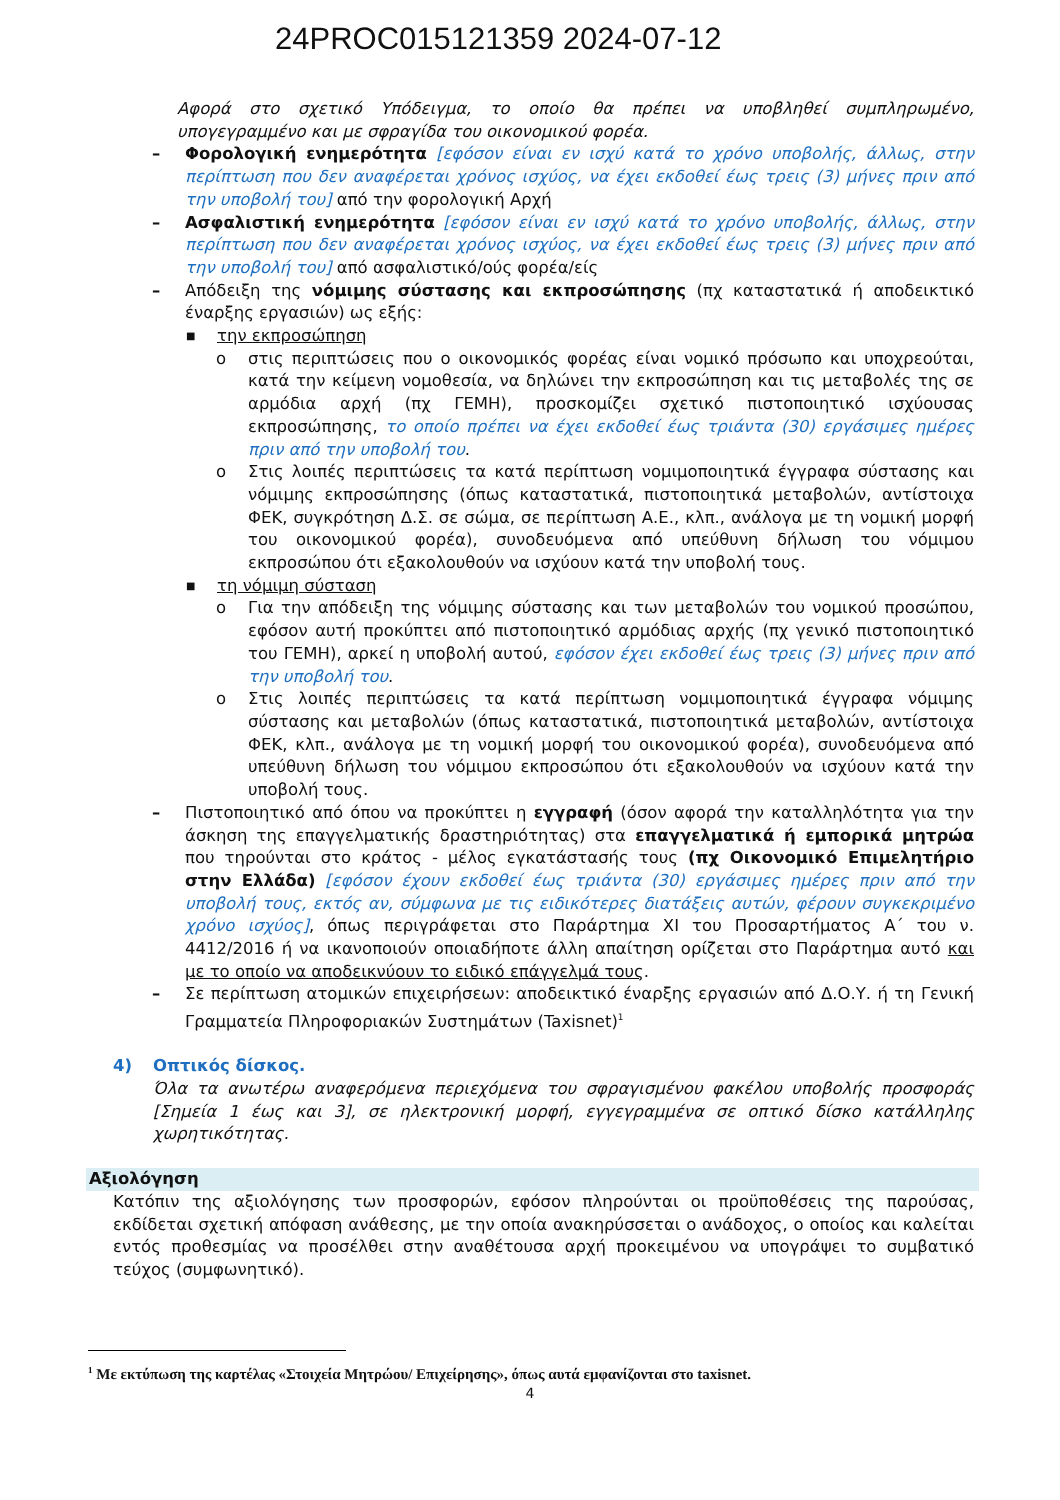24PROC015121359 2024-07-12
Αφορά στο σχετικό Υπόδειγμα, το οποίο θα πρέπει να υποβληθεί συμπληρωμένο, υπογεγραμμένο και με σφραγίδα του οικονομικού φορέα.
– Φορολογική ενημερότητα [εφόσον είναι εν ισχύ κατά το χρόνο υποβολής, άλλως, στην περίπτωση που δεν αναφέρεται χρόνος ισχύος, να έχει εκδοθεί έως τρεις (3) μήνες πριν από την υποβολή του] από την φορολογική Αρχή
– Ασφαλιστική ενημερότητα [εφόσον είναι εν ισχύ κατά το χρόνο υποβολής, άλλως, στην περίπτωση που δεν αναφέρεται χρόνος ισχύος, να έχει εκδοθεί έως τρεις (3) μήνες πριν από την υποβολή του] από ασφαλιστικό/ούς φορέα/είς
– Απόδειξη της νόμιμης σύστασης και εκπροσώπησης (πχ καταστατικά ή αποδεικτικό έναρξης εργασιών) ως εξής:
■
την εκπροσώπηση
o στις περιπτώσεις που ο οικονομικός φορέας είναι νομικό πρόσωπο και υποχρεούται, κατά την κείμενη νομοθεσία, να δηλώνει την εκπροσώπηση και τις μεταβολές της σε αρμόδια αρχή (πχ ΓΕΜΗ), προσκομίζει σχετικό πιστοποιητικό ισχύουσας εκπροσώπησης, το οποίο πρέπει να έχει εκδοθεί έως τριάντα (30) εργάσιμες ημέρες πριν από την υποβολή του.
o Στις λοιπές περιπτώσεις τα κατά περίπτωση νομιμοποιητικά έγγραφα σύστασης και νόμιμης εκπροσώπησης (όπως καταστατικά, πιστοποιητικά μεταβολών, αντίστοιχα ΦΕΚ, συγκρότηση Δ.Σ. σε σώμα, σε περίπτωση Α.Ε., κλπ., ανάλογα με τη νομική μορφή του οικονομικού φορέα), συνοδευόμενα από υπεύθυνη δήλωση του νόμιμου εκπροσώπου ότι εξακολουθούν να ισχύουν κατά την υποβολή τους.
■
τη νόμιμη σύσταση
o Για την απόδειξη της νόμιμης σύστασης και των μεταβολών του νομικού προσώπου, εφόσον αυτή προκύπτει από πιστοποιητικό αρμόδιας αρχής (πχ γενικό πιστοποιητικό του ΓΕΜΗ), αρκεί η υποβολή αυτού, εφόσον έχει εκδοθεί έως τρεις (3) μήνες πριν από την υποβολή του.
o Στις λοιπές περιπτώσεις τα κατά περίπτωση νομιμοποιητικά έγγραφα νόμιμης σύστασης και μεταβολών (όπως καταστατικά, πιστοποιητικά μεταβολών, αντίστοιχα ΦΕΚ, κλπ., ανάλογα με τη νομική μορφή του οικονομικού φορέα), συνοδευόμενα από υπεύθυνη δήλωση του νόμιμου εκπροσώπου ότι εξακολουθούν να ισχύουν κατά την υποβολή τους.
– Πιστοποιητικό από όπου να προκύπτει η εγγραφή (όσον αφορά την καταλληλότητα για την άσκηση της επαγγελματικής δραστηριότητας) στα επαγγελματικά ή εμπορικά μητρώα που τηρούνται στο κράτος - μέλος εγκατάστασής τους (πχ Οικονομικό Επιμελητήριο στην Ελλάδα) [εφόσον έχουν εκδοθεί έως τριάντα (30) εργάσιμες ημέρες πριν από την υποβολή τους, εκτός αν, σύμφωνα με τις ειδικότερες διατάξεις αυτών, φέρουν συγκεκριμένο χρόνο ισχύος], όπως περιγράφεται στο Παράρτημα ΧΙ του Προσαρτήματος Α΄ του ν. 4412/2016 ή να ικανοποιούν οποιαδήποτε άλλη απαίτηση ορίζεται στο Παράρτημα αυτό και με το οποίο να αποδεικνύουν το ειδικό επάγγελμά τους.
– Σε περίπτωση ατομικών επιχειρήσεων: αποδεικτικό έναρξης εργασιών από Δ.Ο.Υ. ή τη Γενική Γραμματεία Πληροφοριακών Συστημάτων (Taxisnet)<sup>1</sup>
4) Οπτικός δίσκος.
Όλα τα ανωτέρω αναφερόμενα περιεχόμενα του σφραγισμένου φακέλου υποβολής προσφοράς [Σημεία 1 έως και 3], σε ηλεκτρονική μορφή, εγγεγραμμένα σε οπτικό δίσκο κατάλληλης χωρητικότητας.
Αξιολόγηση
Κατόπιν της αξιολόγησης των προσφορών, εφόσον πληρούνται οι προϋποθέσεις της παρούσας, εκδίδεται σχετική απόφαση ανάθεσης, με την οποία ανακηρύσσεται ο ανάδοχος, ο οποίος και καλείται εντός προθεσμίας να προσέλθει στην αναθέτουσα αρχή προκειμένου να υπογράψει το συμβατικό τεύχος (συμφωνητικό).
<sup>1</sup> Με εκτύπωση της καρτέλας «Στοιχεία Μητρώου/ Επιχείρησης», όπως αυτά εμφανίζονται στο taxisnet.
4